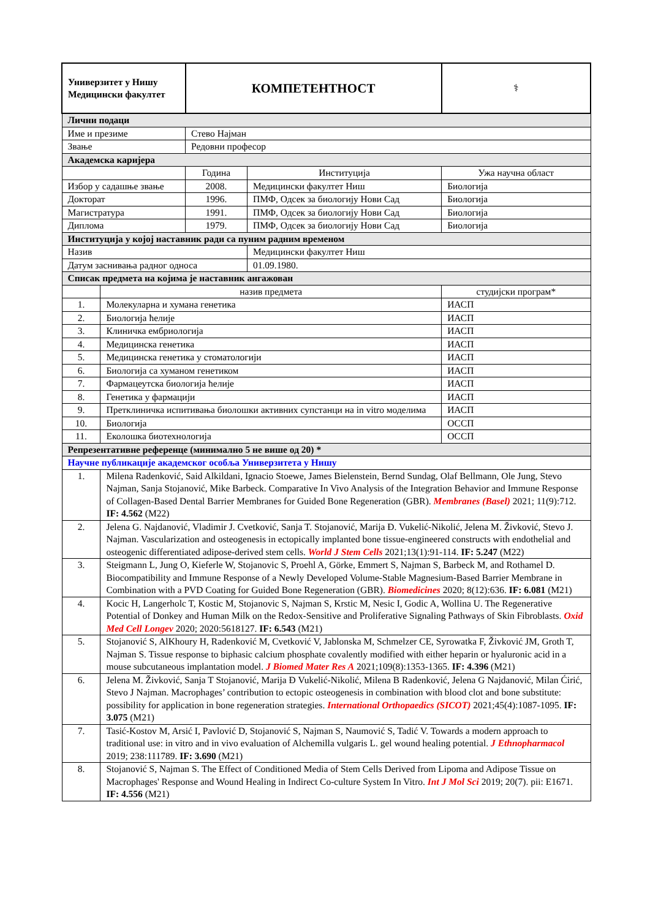| Универзитет у Нишу Медицински факултет | | КОМПЕТЕНТНОСТ | | ⚕ |
| Лични подаци | | | | |
| Име и презиме | | Стево Најман | | |
| Звање | | Редовни професор | | |
| Академска каријера | | | | |
| | | Година | Институција | Ужа научна област |
| Избор у садашње звање | | 2008. | Медицински факултет Ниш | Биологија |
| Докторат | | 1996. | ПМФ, Одсек за биологију Нови Сад | Биологија |
| Магистратура | | 1991. | ПМФ, Одсек за биологију Нови Сад | Биологија |
| Диплома | | 1979. | ПМФ, Одсек за биологију Нови Сад | Биологија |
| Институција у којој наставник ради са пуним радним временом | | | | |
| Назив | | | Медицински факултет Ниш | |
| Датум заснивања радног односа | | | 01.09.1980. | |
| Списак предмета на којима је наставник ангажован | | | | |
| | назив предмета | | | студијски програм* |
| 1. | Молекуларна и хумана генетика | | | ИАСП |
| 2. | Биологија ћелије | | | ИАСП |
| 3. | Клиничка ембриологија | | | ИАСП |
| 4. | Медицинска генетика | | | ИАСП |
| 5. | Медицинска генетика у стоматологији | | | ИАСП |
| 6. | Биологија са хуманом генетиком | | | ИАСП |
| 7. | Фармацеутска биологија ћелије | | | ИАСП |
| 8. | Генетика у фармацији | | | ИАСП |
| 9. | Претклиничка испитивања биолошки активних супстанци на in vitro моделима | | | ИАСП |
| 10. | Биологија | | | ОССП |
| 11. | Еколошка биотехнологија | | | ОССП |
| Репрезентативне референце (минимално 5 не више од 20) * | | | | |
| Научне публикације академског особља Универзитета у Нишу | | | | |
| 1. | Milena Radenković, Said Alkildani, Ignacio Stoewe, James Bielenstein, Bernd Sundag, Olaf Bellmann, Ole Jung, Stevo Najman, Sanja Stojanović, Mike Barbeck. Comparative In Vivo Analysis of the Integration Behavior and Immune Response of Collagen-Based Dental Barrier Membranes for Guided Bone Regeneration (GBR). Membranes (Basel) 2021; 11(9):712. IF: 4.562 (M22) | | | |
| 2. | Jelena G. Najdanović, Vladimir J. Cvetković, Sanja T. Stojanović, Marija Đ. Vukelić-Nikolić, Jelena M. Živković, Stevo J. Najman. Vascularization and osteogenesis in ectopically implanted bone tissue-engineered constructs with endothelial and osteogenic differentiated adipose-derived stem cells. World J Stem Cells 2021;13(1):91-114. IF: 5.247 (M22) | | | |
| 3. | Steigmann L, Jung O, Kieferle W, Stojanovic S, Proehl A, Görke, Emmert S, Najman S, Barbeck M, and Rothamel D. Biocompatibility and Immune Response of a Newly Developed Volume-Stable Magnesium-Based Barrier Membrane in Combination with a PVD Coating for Guided Bone Regeneration (GBR). Biomedicines 2020; 8(12):636. IF: 6.081 (M21) | | | |
| 4. | Kocic H, Langerholc T, Kostic M, Stojanovic S, Najman S, Krstic M, Nesic I, Godic A, Wollina U. The Regenerative Potential of Donkey and Human Milk on the Redox-Sensitive and Proliferative Signaling Pathways of Skin Fibroblasts. Oxid Med Cell Longev 2020; 2020:5618127. IF: 6.543 (M21) | | | |
| 5. | Stojanović S, AlKhoury H, Radenković M, Cvetković V, Jablonska M, Schmelzer CE, Syrowatka F, Živković JM, Groth T, Najman S. Tissue response to biphasic calcium phosphate covalently modified with either heparin or hyaluronic acid in a mouse subcutaneous implantation model. J Biomed Mater Res A 2021;109(8):1353-1365. IF: 4.396 (M21) | | | |
| 6. | Jelena M. Živković, Sanja T Stojanović, Marija Đ Vukelić-Nikolić, Milena B Radenković, Jelena G Najdanović, Milan Ćirić, Stevo J Najman. Macrophages’ contribution to ectopic osteogenesis in combination with blood clot and bone substitute: possibility for application in bone regeneration strategies. International Orthopaedics (SICOT) 2021;45(4):1087-1095. IF: 3.075 (M21) | | | |
| 7. | Tasić-Kostov M, Arsić I, Pavlović D, Stojanović S, Najman S, Naumović S, Tadić V. Towards a modern approach to traditional use: in vitro and in vivo evaluation of Alchemilla vulgaris L. gel wound healing potential. J Ethnopharmacol 2019; 238:111789. IF: 3.690 (M21) | | | |
| 8. | Stojanović S, Najman S. The Effect of Conditioned Media of Stem Cells Derived from Lipoma and Adipose Tissue on Macrophages' Response and Wound Healing in Indirect Co-culture System In Vitro. Int J Mol Sci 2019; 20(7). pii: E1671. IF: 4.556 (M21) | | | |